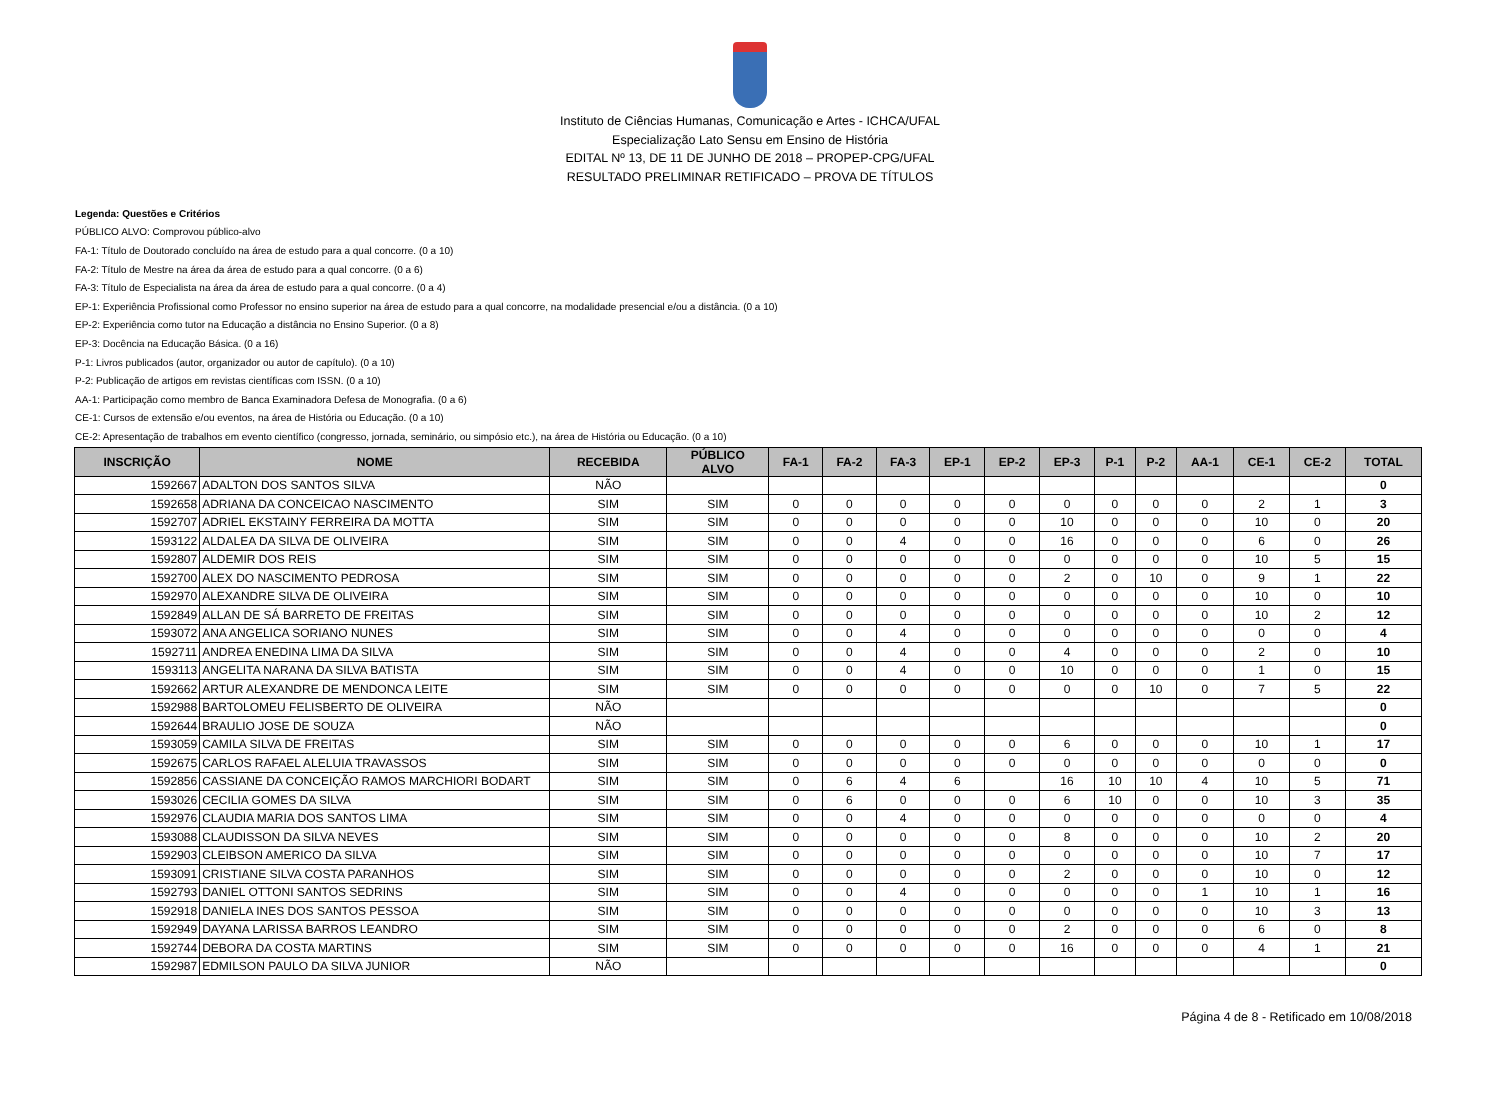Instituto de Ciências Humanas, Comunicação e Artes - ICHCA/UFAL
Especialização Lato Sensu em Ensino de História
EDITAL Nº 13, DE 11 DE JUNHO DE 2018 – PROPEP-CPG/UFAL
RESULTADO PRELIMINAR RETIFICADO – PROVA DE TÍTULOS
Legenda: Questões e Critérios
PÚBLICO ALVO: Comprovou público-alvo
FA-1: Título de Doutorado concluído na área de estudo para a qual concorre. (0 a 10)
FA-2: Título de Mestre na área da área de estudo para a qual concorre. (0 a 6)
FA-3: Título de Especialista na área da área de estudo para a qual concorre. (0 a 4)
EP-1: Experiência Profissional como Professor no ensino superior na área de estudo para a qual concorre, na modalidade presencial e/ou a distância. (0 a 10)
EP-2: Experiência como tutor na Educação a distância no Ensino Superior. (0 a 8)
EP-3: Docência na Educação Básica. (0 a 16)
P-1: Livros publicados (autor, organizador ou autor de capítulo). (0 a 10)
P-2: Publicação de artigos em revistas científicas com ISSN. (0 a 10)
AA-1: Participação como membro de Banca Examinadora Defesa de Monografia. (0 a 6)
CE-1: Cursos de extensão e/ou eventos, na área de História ou Educação. (0 a 10)
CE-2: Apresentação de trabalhos em evento científico (congresso, jornada, seminário, ou simpósio etc.), na área de História ou Educação. (0 a 10)
| INSCRIÇÃO | NOME | RECEBIDA | PÚBLICO ALVO | FA-1 | FA-2 | FA-3 | EP-1 | EP-2 | EP-3 | P-1 | P-2 | AA-1 | CE-1 | CE-2 | TOTAL |
| --- | --- | --- | --- | --- | --- | --- | --- | --- | --- | --- | --- | --- | --- | --- | --- |
| 1592667 | ADALTON DOS SANTOS SILVA | NÃO | | | | | | | | | | | | | 0 |
| 1592658 | ADRIANA DA CONCEICAO NASCIMENTO | SIM | SIM | 0 | 0 | 0 | 0 | 0 | 0 | 0 | 0 | 0 | 2 | 1 | 3 |
| 1592707 | ADRIEL EKSTAINY FERREIRA DA MOTTA | SIM | SIM | 0 | 0 | 0 | 0 | 0 | 10 | 0 | 0 | 0 | 10 | 0 | 20 |
| 1593122 | ALDALEA DA SILVA DE OLIVEIRA | SIM | SIM | 0 | 0 | 4 | 0 | 0 | 16 | 0 | 0 | 0 | 6 | 0 | 26 |
| 1592807 | ALDEMIR DOS REIS | SIM | SIM | 0 | 0 | 0 | 0 | 0 | 0 | 0 | 0 | 0 | 10 | 5 | 15 |
| 1592700 | ALEX DO NASCIMENTO PEDROSA | SIM | SIM | 0 | 0 | 0 | 0 | 0 | 2 | 0 | 10 | 0 | 9 | 1 | 22 |
| 1592970 | ALEXANDRE SILVA DE OLIVEIRA | SIM | SIM | 0 | 0 | 0 | 0 | 0 | 0 | 0 | 0 | 0 | 10 | 0 | 10 |
| 1592849 | ALLAN DE SÁ BARRETO DE FREITAS | SIM | SIM | 0 | 0 | 0 | 0 | 0 | 0 | 0 | 0 | 0 | 10 | 2 | 12 |
| 1593072 | ANA ANGELICA SORIANO NUNES | SIM | SIM | 0 | 0 | 4 | 0 | 0 | 0 | 0 | 0 | 0 | 0 | 0 | 4 |
| 1592711 | ANDREA ENEDINA LIMA DA SILVA | SIM | SIM | 0 | 0 | 4 | 0 | 0 | 4 | 0 | 0 | 0 | 2 | 0 | 10 |
| 1593113 | ANGELITA NARANA DA SILVA BATISTA | SIM | SIM | 0 | 0 | 4 | 0 | 0 | 10 | 0 | 0 | 0 | 1 | 0 | 15 |
| 1592662 | ARTUR ALEXANDRE DE MENDONCA LEITE | SIM | SIM | 0 | 0 | 0 | 0 | 0 | 0 | 0 | 10 | 0 | 7 | 5 | 22 |
| 1592988 | BARTOLOMEU FELISBERTO DE OLIVEIRA | NÃO | | | | | | | | | | | | | 0 |
| 1592644 | BRAULIO JOSE DE SOUZA | NÃO | | | | | | | | | | | | | 0 |
| 1593059 | CAMILA SILVA DE FREITAS | SIM | SIM | 0 | 0 | 0 | 0 | 0 | 6 | 0 | 0 | 0 | 10 | 1 | 17 |
| 1592675 | CARLOS RAFAEL ALELUIA TRAVASSOS | SIM | SIM | 0 | 0 | 0 | 0 | 0 | 0 | 0 | 0 | 0 | 0 | 0 | 0 |
| 1592856 | CASSIANE DA CONCEIÇÃO RAMOS MARCHIORI BODART | SIM | SIM | 0 | 6 | 4 | 6 | | 16 | 10 | 10 | 4 | 10 | 5 | 71 |
| 1593026 | CECILIA GOMES DA SILVA | SIM | SIM | 0 | 6 | 0 | 0 | 0 | 6 | 10 | 0 | 0 | 10 | 3 | 35 |
| 1592976 | CLAUDIA MARIA DOS SANTOS LIMA | SIM | SIM | 0 | 0 | 4 | 0 | 0 | 0 | 0 | 0 | 0 | 0 | 0 | 4 |
| 1593088 | CLAUDISSON DA SILVA NEVES | SIM | SIM | 0 | 0 | 0 | 0 | 0 | 8 | 0 | 0 | 0 | 10 | 2 | 20 |
| 1592903 | CLEIBSON AMERICO DA SILVA | SIM | SIM | 0 | 0 | 0 | 0 | 0 | 0 | 0 | 0 | 0 | 10 | 7 | 17 |
| 1593091 | CRISTIANE SILVA COSTA PARANHOS | SIM | SIM | 0 | 0 | 0 | 0 | 0 | 2 | 0 | 0 | 0 | 10 | 0 | 12 |
| 1592793 | DANIEL OTTONI SANTOS SEDRINS | SIM | SIM | 0 | 0 | 4 | 0 | 0 | 0 | 0 | 0 | 1 | 10 | 1 | 16 |
| 1592918 | DANIELA INES DOS SANTOS PESSOA | SIM | SIM | 0 | 0 | 0 | 0 | 0 | 0 | 0 | 0 | 0 | 10 | 3 | 13 |
| 1592949 | DAYANA LARISSA BARROS LEANDRO | SIM | SIM | 0 | 0 | 0 | 0 | 0 | 2 | 0 | 0 | 0 | 6 | 0 | 8 |
| 1592744 | DEBORA DA COSTA MARTINS | SIM | SIM | 0 | 0 | 0 | 0 | 0 | 16 | 0 | 0 | 0 | 4 | 1 | 21 |
| 1592987 | EDMILSON PAULO DA SILVA JUNIOR | NÃO | | | | | | | | | | | | | 0 |
Página 4 de 8 - Retificado em 10/08/2018